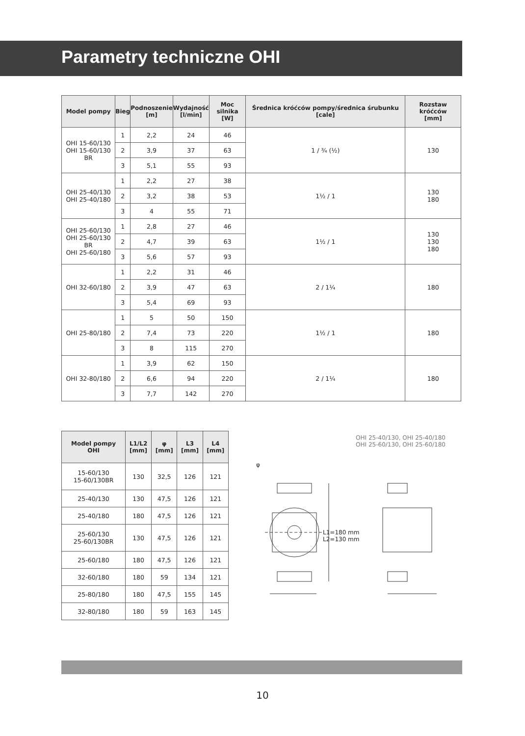Parametry techniczne OHI
| Model pompy | Bieg | Podnoszenie [m] | Wydajność [l/min] | Moc silnika [W] | Średnica króćców pompy/średnica śrubunku [cale] | Rozstaw króćców [mm] |
| --- | --- | --- | --- | --- | --- | --- |
| OHI 15-60/130 OHI 15-60/130 BR | 1 | 2,2 | 24 | 46 | 1 / ¾ (½) | 130 |
| | 2 | 3,9 | 37 | 63 | | |
| | 3 | 5,1 | 55 | 93 | | |
| OHI 25-40/130 OHI 25-40/180 | 1 | 2,2 | 27 | 38 | 1½ / 1 | 130 180 |
| | 2 | 3,2 | 38 | 53 | | |
| | 3 | 4 | 55 | 71 | | |
| OHI 25-60/130 OHI 25-60/130 BR OHI 25-60/180 | 1 | 2,8 | 27 | 46 | 1½ / 1 | 130 130 180 |
| | 2 | 4,7 | 39 | 63 | | |
| | 3 | 5,6 | 57 | 93 | | |
| OHI 32-60/180 | 1 | 2,2 | 31 | 46 | 2 / 1¼ | 180 |
| | 2 | 3,9 | 47 | 63 | | |
| | 3 | 5,4 | 69 | 93 | | |
| OHI 25-80/180 | 1 | 5 | 50 | 150 | 1½ / 1 | 180 |
| | 2 | 7,4 | 73 | 220 | | |
| | 3 | 8 | 115 | 270 | | |
| OHI 32-80/180 | 1 | 3,9 | 62 | 150 | 2 / 1¼ | 180 |
| | 2 | 6,6 | 94 | 220 | | |
| | 3 | 7,7 | 142 | 270 | | |
| Model pompy OHI | L1/L2 [mm] | φ [mm] | L3 [mm] | L4 [mm] |
| --- | --- | --- | --- | --- |
| 15-60/130 15-60/130BR | 130 | 32,5 | 126 | 121 |
| 25-40/130 | 130 | 47,5 | 126 | 121 |
| 25-40/180 | 180 | 47,5 | 126 | 121 |
| 25-60/130 25-60/130BR | 130 | 47,5 | 126 | 121 |
| 25-60/180 | 180 | 47,5 | 126 | 121 |
| 32-60/180 | 180 | 59 | 134 | 121 |
| 25-80/180 | 180 | 47,5 | 155 | 145 |
| 32-80/180 | 180 | 59 | 163 | 145 |
OHI 25-40/130, OHI 25-40/180
OHI 25-60/130, OHI 25-60/180
φ
L1=180 mm
L2=130 mm
10